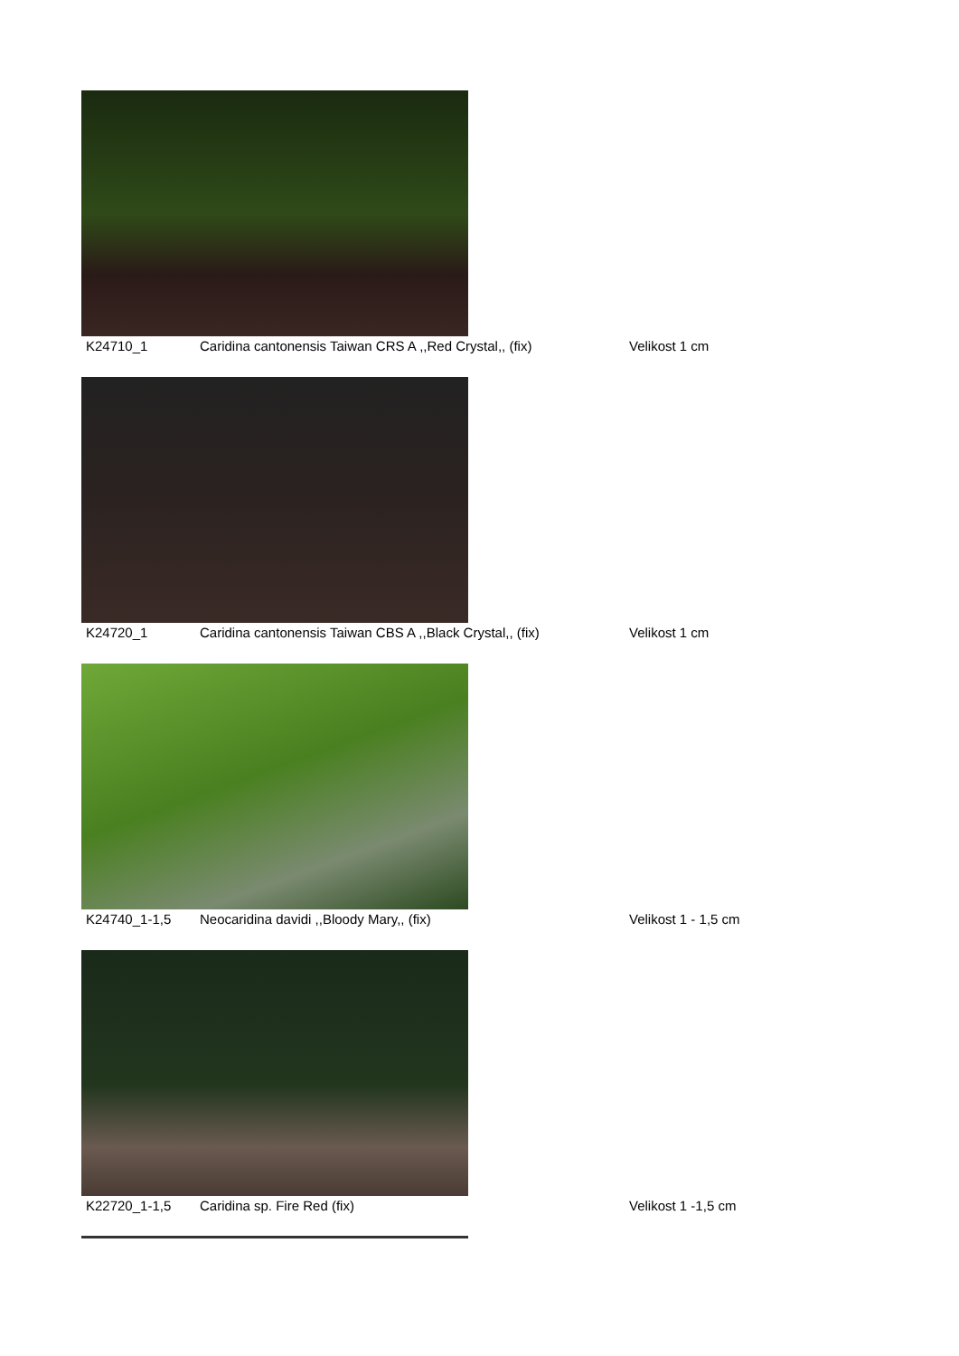K24710_1 Caridina cantonensis Taiwan CRS A ,,Red Crystal,, (fix) Velikost 1 cm
K24720_1 Caridina cantonensis Taiwan CBS A ,,Black Crystal,, (fix) Velikost 1 cm
K24740_1-1,5 Neocaridina davidi ,,Bloody Mary,, (fix) Velikost 1 - 1,5 cm
K22720_1-1,5 Caridina sp. Fire Red (fix) Velikost 1 -1,5 cm